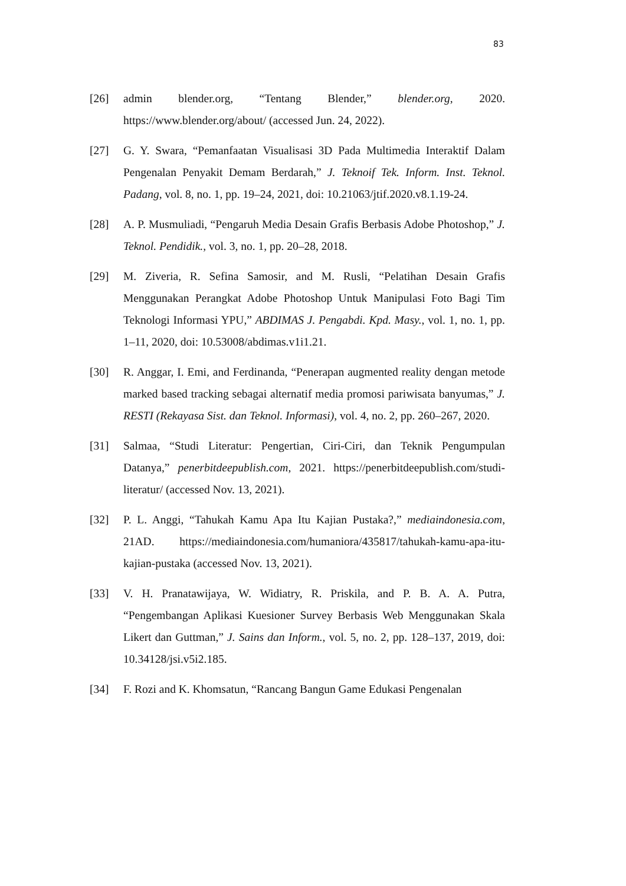83
[26] admin blender.org, “Tentang Blender,” blender.org, 2020. https://www.blender.org/about/ (accessed Jun. 24, 2022).
[27] G. Y. Swara, “Pemanfaatan Visualisasi 3D Pada Multimedia Interaktif Dalam Pengenalan Penyakit Demam Berdarah,” J. Teknoif Tek. Inform. Inst. Teknol. Padang, vol. 8, no. 1, pp. 19–24, 2021, doi: 10.21063/jtif.2020.v8.1.19-24.
[28] A. P. Musmuliadi, “Pengaruh Media Desain Grafis Berbasis Adobe Photoshop,” J. Teknol. Pendidik., vol. 3, no. 1, pp. 20–28, 2018.
[29] M. Ziveria, R. Sefina Samosir, and M. Rusli, “Pelatihan Desain Grafis Menggunakan Perangkat Adobe Photoshop Untuk Manipulasi Foto Bagi Tim Teknologi Informasi YPU,” ABDIMAS J. Pengabdi. Kpd. Masy., vol. 1, no. 1, pp. 1–11, 2020, doi: 10.53008/abdimas.v1i1.21.
[30] R. Anggar, I. Emi, and Ferdinanda, “Penerapan augmented reality dengan metode marked based tracking sebagai alternatif media promosi pariwisata banyumas,” J. RESTI (Rekayasa Sist. dan Teknol. Informasi), vol. 4, no. 2, pp. 260–267, 2020.
[31] Salmaa, “Studi Literatur: Pengertian, Ciri-Ciri, dan Teknik Pengumpulan Datanya,” penerbitdeepublish.com, 2021. https://penerbitdeepublish.com/studi-literatur/ (accessed Nov. 13, 2021).
[32] P. L. Anggi, “Tahukah Kamu Apa Itu Kajian Pustaka?,” mediaindonesia.com, 21AD. https://mediaindonesia.com/humaniora/435817/tahukah-kamu-apa-itu-kajian-pustaka (accessed Nov. 13, 2021).
[33] V. H. Pranatawijaya, W. Widiatry, R. Priskila, and P. B. A. A. Putra, “Pengembangan Aplikasi Kuesioner Survey Berbasis Web Menggunakan Skala Likert dan Guttman,” J. Sains dan Inform., vol. 5, no. 2, pp. 128–137, 2019, doi: 10.34128/jsi.v5i2.185.
[34] F. Rozi and K. Khomsatun, “Rancang Bangun Game Edukasi Pengenalan